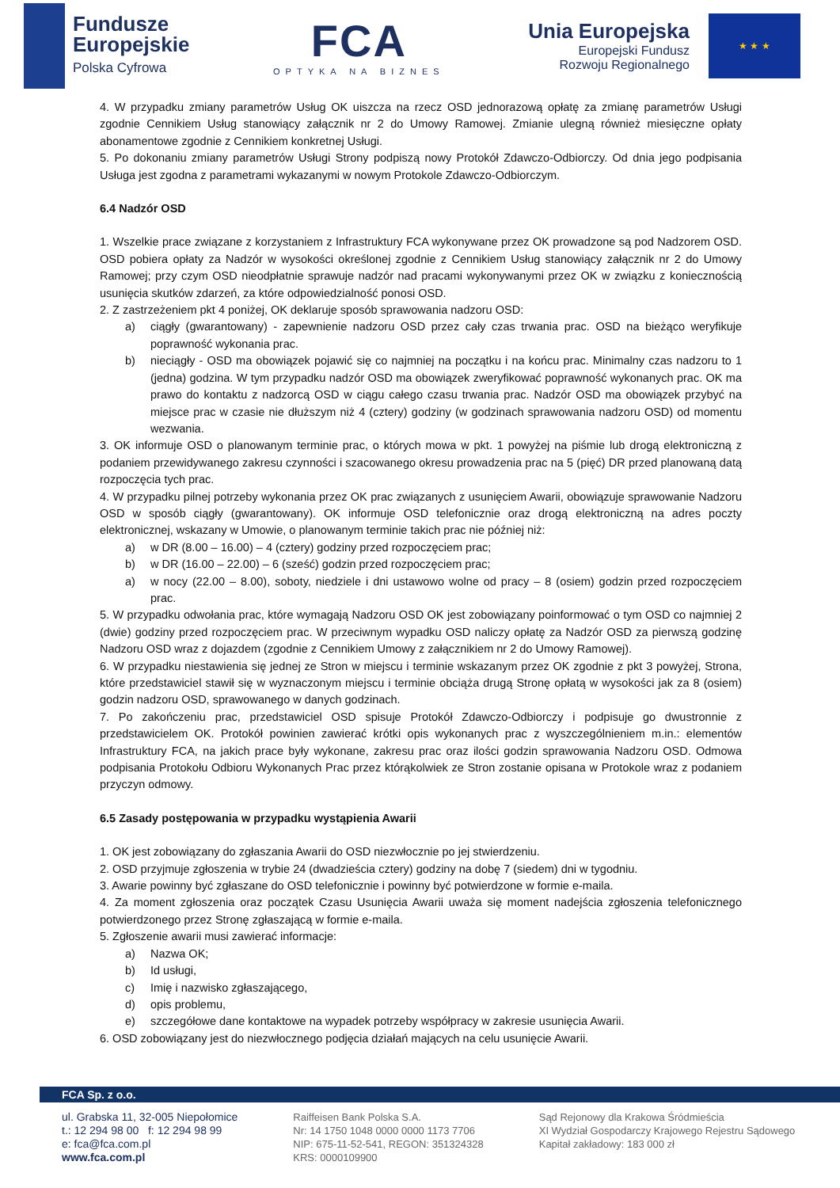Fundusze
Europejskie
Polska Cyfrowa
FCA
OPTYKA NA BIZNES
Unia Europejska
Europejski Fundusz
Rozwoju Regionalnego
★ ★ ★
4. W przypadku zmiany parametrów Usług OK uiszcza na rzecz OSD jednorazową opłatę za zmianę parametrów Usługi zgodnie Cennikiem Usług stanowiący załącznik nr 2 do Umowy Ramowej. Zmianie ulegną również miesięczne opłaty abonamentowe zgodnie z Cennikiem konkretnej Usługi.
5. Po dokonaniu zmiany parametrów Usługi Strony podpiszą nowy Protokół Zdawczo-Odbiorczy. Od dnia jego podpisania Usługa jest zgodna z parametrami wykazanymi w nowym Protokole Zdawczo-Odbiorczym.
6.4 Nadzór OSD
1. Wszelkie prace związane z korzystaniem z Infrastruktury FCA wykonywane przez OK prowadzone są pod Nadzorem OSD. OSD pobiera opłaty za Nadzór w wysokości określonej zgodnie z Cennikiem Usług stanowiący załącznik nr 2 do Umowy Ramowej; przy czym OSD nieodpłatnie sprawuje nadzór nad pracami wykonywanymi przez OK w związku z koniecznością usunięcia skutków zdarzeń, za które odpowiedzialność ponosi OSD.
2. Z zastrzeżeniem pkt 4 poniżej, OK deklaruje sposób sprawowania nadzoru OSD:
a) ciągły (gwarantowany) - zapewnienie nadzoru OSD przez cały czas trwania prac. OSD na bieżąco weryfikuje poprawność wykonania prac.
b) nieciągły - OSD ma obowiązek pojawić się co najmniej na początku i na końcu prac. Minimalny czas nadzoru to 1 (jedna) godzina. W tym przypadku nadzór OSD ma obowiązek zweryfikować poprawność wykonanych prac. OK ma prawo do kontaktu z nadzorcą OSD w ciągu całego czasu trwania prac. Nadzór OSD ma obowiązek przybyć na miejsce prac w czasie nie dłuższym niż 4 (cztery) godziny (w godzinach sprawowania nadzoru OSD) od momentu wezwania.
3. OK informuje OSD o planowanym terminie prac, o których mowa w pkt. 1 powyżej na piśmie lub drogą elektroniczną z podaniem przewidywanego zakresu czynności i szacowanego okresu prowadzenia prac na 5 (pięć) DR przed planowaną datą rozpoczęcia tych prac.
4. W przypadku pilnej potrzeby wykonania przez OK prac związanych z usunięciem Awarii, obowiązuje sprawowanie Nadzoru OSD w sposób ciągły (gwarantowany). OK informuje OSD telefonicznie oraz drogą elektroniczną na adres poczty elektronicznej, wskazany w Umowie, o planowanym terminie takich prac nie później niż:
a) w DR (8.00 – 16.00) – 4 (cztery) godziny przed rozpoczęciem prac;
b) w DR (16.00 – 22.00) – 6 (sześć) godzin przed rozpoczęciem prac;
a) w nocy (22.00 – 8.00), soboty, niedziele i dni ustawowo wolne od pracy – 8 (osiem) godzin przed rozpoczęciem prac.
5. W przypadku odwołania prac, które wymagają Nadzoru OSD OK jest zobowiązany poinformować o tym OSD co najmniej 2 (dwie) godziny przed rozpoczęciem prac. W przeciwnym wypadku OSD naliczy opłatę za Nadzór OSD za pierwszą godzinę Nadzoru OSD wraz z dojazdem (zgodnie z Cennikiem Umowy z załącznikiem nr 2 do Umowy Ramowej).
6. W przypadku niestawienia się jednej ze Stron w miejscu i terminie wskazanym przez OK zgodnie z pkt 3 powyżej, Strona, które przedstawiciel stawił się w wyznaczonym miejscu i terminie obciąża drugą Stronę opłatą w wysokości jak za 8 (osiem) godzin nadzoru OSD, sprawowanego w danych godzinach.
7. Po zakończeniu prac, przedstawiciel OSD spisuje Protokół Zdawczo-Odbiorczy i podpisuje go dwustronnie z przedstawicielem OK. Protokół powinien zawierać krótki opis wykonanych prac z wyszczególnieniem m.in.: elementów Infrastruktury FCA, na jakich prace były wykonane, zakresu prac oraz ilości godzin sprawowania Nadzoru OSD. Odmowa podpisania Protokołu Odbioru Wykonanych Prac przez którąkolwiek ze Stron zostanie opisana w Protokole wraz z podaniem przyczyn odmowy.
6.5 Zasady postępowania w przypadku wystąpienia Awarii
1. OK jest zobowiązany do zgłaszania Awarii do OSD niezwłocznie po jej stwierdzeniu.
2. OSD przyjmuje zgłoszenia w trybie 24 (dwadzieścia cztery) godziny na dobę 7 (siedem) dni w tygodniu.
3. Awarie powinny być zgłaszane do OSD telefonicznie i powinny być potwierdzone w formie e-maila.
4. Za moment zgłoszenia oraz początek Czasu Usunięcia Awarii uważa się moment nadejścia zgłoszenia telefonicznego potwierdzonego przez Stronę zgłaszającą w formie e-maila.
5. Zgłoszenie awarii musi zawierać informacje:
a) Nazwa OK;
b) Id usługi,
c) Imię i nazwisko zgłaszającego,
d) opis problemu,
e) szczegółowe dane kontaktowe na wypadek potrzeby współpracy w zakresie usunięcia Awarii.
6. OSD zobowiązany jest do niezwłocznego podjęcia działań mających na celu usunięcie Awarii.
FCA Sp. z o.o.
ul. Grabska 11, 32-005 Niepołomice
t.: 12 294 98 00 f: 12 294 98 99
e: fca@fca.com.pl
www.fca.com.pl
Raiffeisen Bank Polska S.A.
Nr: 14 1750 1048 0000 0000 1173 7706
NIP: 675-11-52-541, REGON: 351324328
KRS: 0000109900
Sąd Rejonowy dla Krakowa Śródmieścia
XI Wydział Gospodarczy Krajowego Rejestru Sądowego
Kapitał zakładowy: 183 000 zł